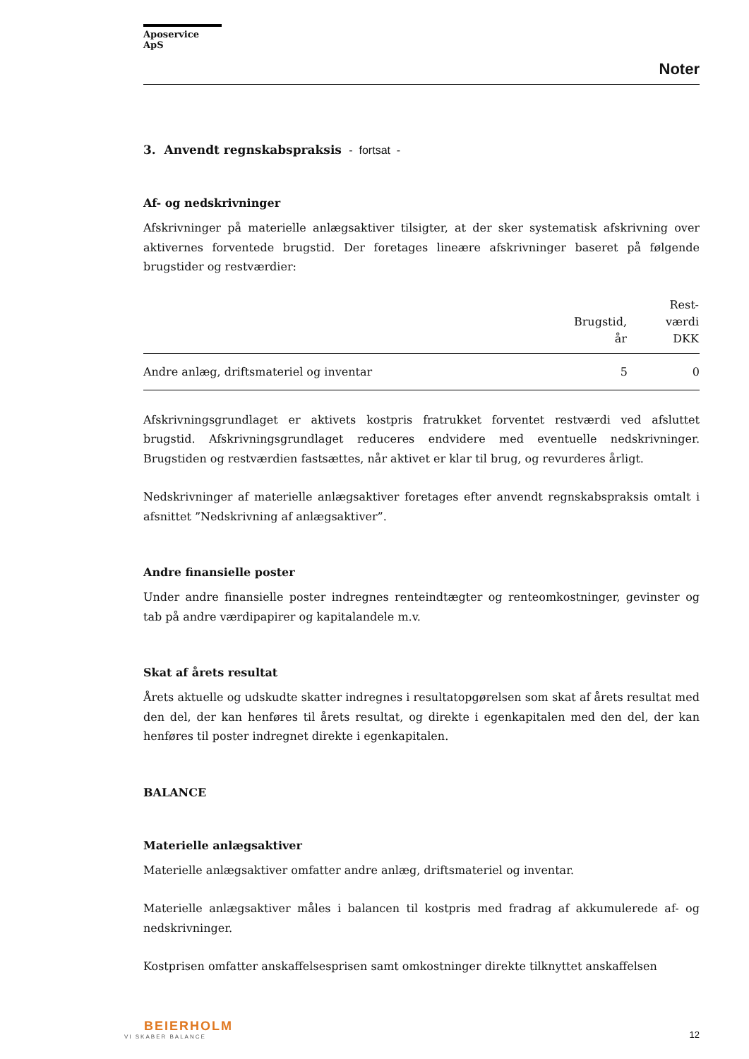Aposervice ApS
Noter
3. Anvendt regnskabspraksis - fortsat -
Af- og nedskrivninger
Afskrivninger på materielle anlægsaktiver tilsigter, at der sker systematisk afskrivning over aktivernes forventede brugstid. Der foretages lineære afskrivninger baseret på følgende brugstider og restværdier:
| | Brugstid, år | Rest- værdi DKK |
| --- | --- | --- |
| Andre anlæg, driftsmateriel og inventar | 5 | 0 |
Afskrivningsgrundlaget er aktivets kostpris fratrukket forventet restværdi ved afsluttet brugstid. Afskrivningsgrundlaget reduceres endvidere med eventuelle nedskrivninger. Brugstiden og restværdien fastsættes, når aktivet er klar til brug, og revurderes årligt.
Nedskrivninger af materielle anlægsaktiver foretages efter anvendt regnskabspraksis omtalt i afsnittet ”Nedskrivning af anlægsaktiver”.
Andre finansielle poster
Under andre finansielle poster indregnes renteindtægter og renteomkostninger, gevinster og tab på andre værdipapirer og kapitalandele m.v.
Skat af årets resultat
Årets aktuelle og udskudte skatter indregnes i resultatopgørelsen som skat af årets resultat med den del, der kan henføres til årets resultat, og direkte i egenkapitalen med den del, der kan henføres til poster indregnet direkte i egenkapitalen.
BALANCE
Materielle anlægsaktiver
Materielle anlægsaktiver omfatter andre anlæg, driftsmateriel og inventar.
Materielle anlægsaktiver måles i balancen til kostpris med fradrag af akkumulerede af- og nedskrivninger.
Kostprisen omfatter anskaffelsesprisen samt omkostninger direkte tilknyttet anskaffelsen
BEIERHOLM
VI SKABER BALANCE
12